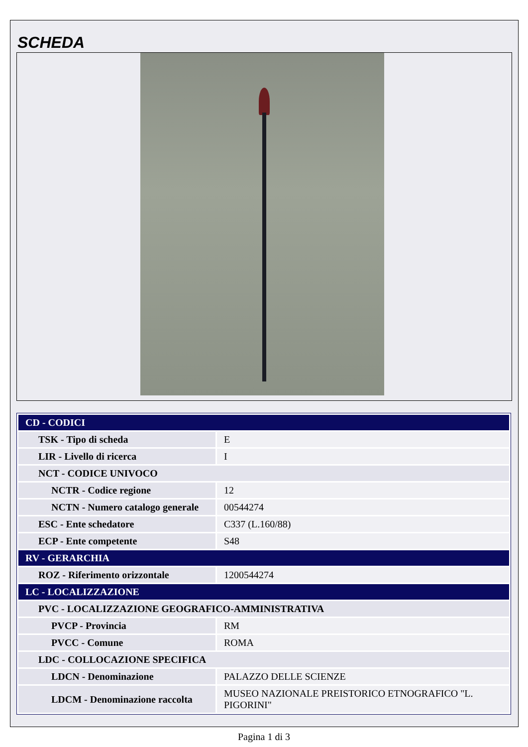SCHEDA
| CD - CODICI | |
| TSK - Tipo di scheda | E |
| LIR - Livello di ricerca | I |
| NCT - CODICE UNIVOCO | |
| NCTR - Codice regione | 12 |
| NCTN - Numero catalogo generale | 00544274 |
| ESC - Ente schedatore | C337 (L.160/88) |
| ECP - Ente competente | S48 |
| RV - GERARCHIA | |
| ROZ - Riferimento orizzontale | 1200544274 |
| LC - LOCALIZZAZIONE | |
| PVC - LOCALIZZAZIONE GEOGRAFICO-AMMINISTRATIVA | |
| PVCP - Provincia | RM |
| PVCC - Comune | ROMA |
| LDC - COLLOCAZIONE SPECIFICA | |
| LDCN - Denominazione | PALAZZO DELLE SCIENZE |
| LDCM - Denominazione raccolta | MUSEO NAZIONALE PREISTORICO ETNOGRAFICO "L. PIGORINI" |
Pagina 1 di 3